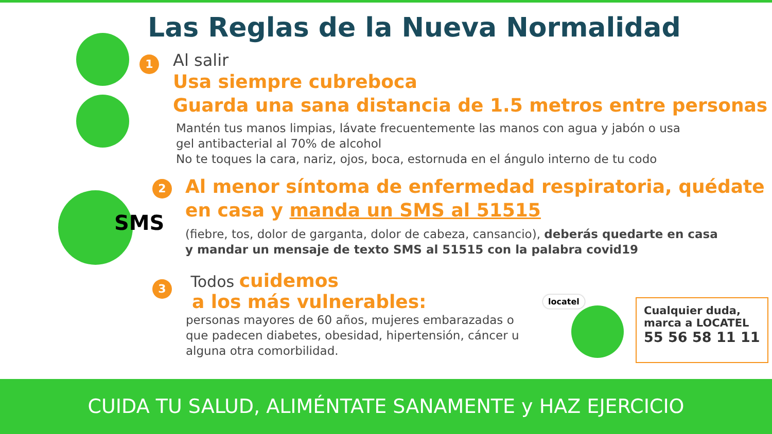Las Reglas de la Nueva Normalidad
1
Al salir
Usa siempre cubreboca
Guarda una sana distancia de 1.5 metros entre personas
Mantén tus manos limpias, lávate frecuentemente las manos con agua y jabón o usa
gel antibacterial al 70% de alcohol
No te toques la cara, nariz, ojos, boca, estornuda en el ángulo interno de tu codo
SMS
2
Al menor síntoma de enfermedad respiratoria, quédate
en casa y manda un SMS al 51515
(fiebre, tos, dolor de garganta, dolor de cabeza, cansancio), deberás quedarte en casa
y mandar un mensaje de texto SMS al 51515 con la palabra covid19
3
Todos cuidemos
a los más vulnerables:
personas mayores de 60 años, mujeres embarazadas o
que padecen diabetes, obesidad, hipertensión, cáncer u
alguna otra comorbilidad.
locatel
Cualquier duda,
marca a LOCATEL
55 56 58 11 11
CUIDA TU SALUD, ALIMÉNTATE SANAMENTE y HAZ EJERCICIO